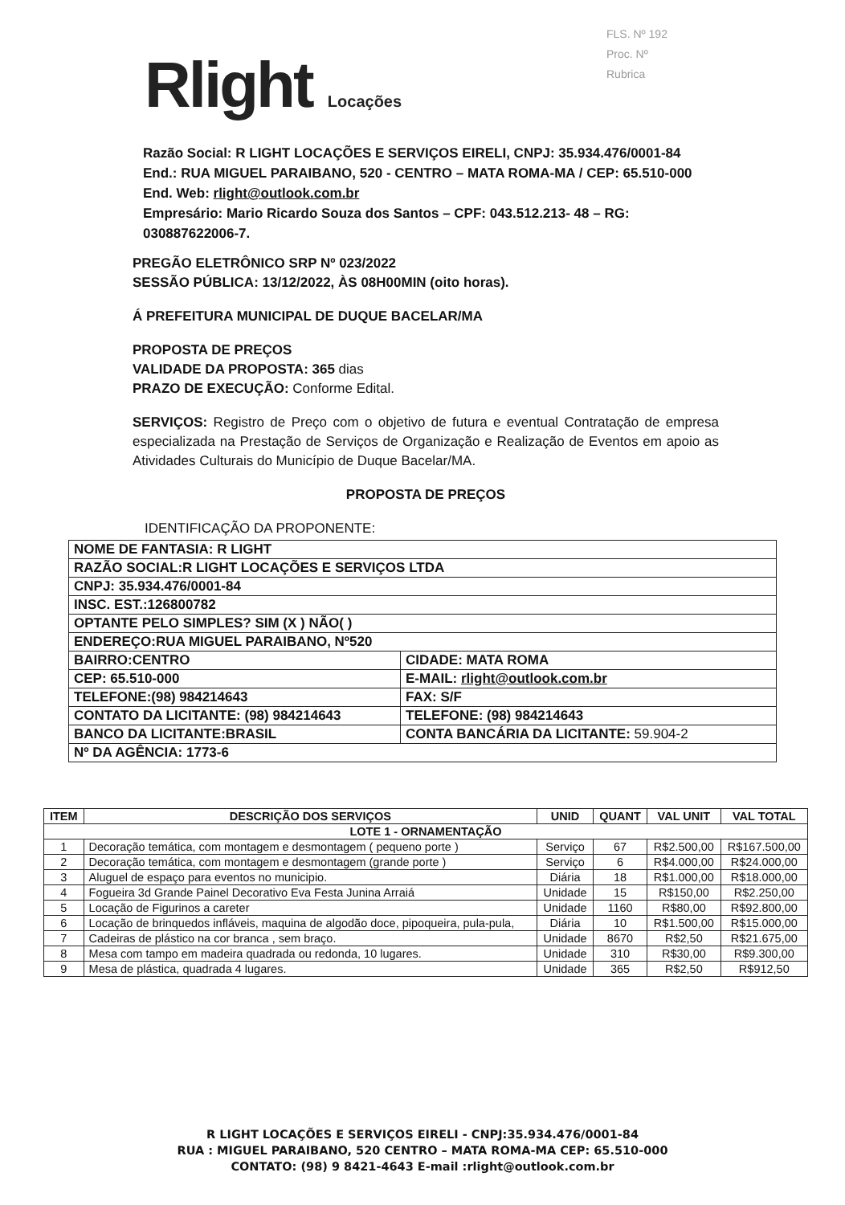FLS. Nº 192
Proc. Nº
Rubrica
Rlight Locações
Razão Social: R LIGHT LOCAÇÕES E SERVIÇOS EIRELI, CNPJ: 35.934.476/0001-84
End.: RUA MIGUEL PARAIBANO, 520 - CENTRO – MATA ROMA-MA / CEP: 65.510-000
End. Web: rlight@outlook.com.br
Empresário: Mario Ricardo Souza dos Santos – CPF: 043.512.213- 48 – RG: 030887622006-7.
PREGÃO ELETRÔNICO SRP Nº 023/2022
SESSÃO PÚBLICA: 13/12/2022, ÀS 08H00MIN (oito horas).
Á PREFEITURA MUNICIPAL DE DUQUE BACELAR/MA
PROPOSTA DE PREÇOS
VALIDADE DA PROPOSTA: 365 dias
PRAZO DE EXECUÇÃO: Conforme Edital.
SERVIÇOS: Registro de Preço com o objetivo de futura e eventual Contratação de empresa especializada na Prestação de Serviços de Organização e Realização de Eventos em apoio as Atividades Culturais do Município de Duque Bacelar/MA.
PROPOSTA DE PREÇOS
IDENTIFICAÇÃO DA PROPONENTE:
| NOME DE FANTASIA: R LIGHT | |
| RAZÃO SOCIAL:R LIGHT LOCAÇÕES E SERVIÇOS LTDA | |
| CNPJ: 35.934.476/0001-84 | |
| INSC. EST.:126800782 | |
| OPTANTE PELO SIMPLES? SIM (X ) NÃO( ) | |
| ENDEREÇO:RUA MIGUEL PARAIBANO, Nº520 | |
| BAIRRO:CENTRO | CIDADE: MATA ROMA |
| CEP: 65.510-000 | E-MAIL: rlight@outlook.com.br |
| TELEFONE:(98) 984214643 | FAX: S/F |
| CONTATO DA LICITANTE: (98) 984214643 | TELEFONE: (98) 984214643 |
| BANCO DA LICITANTE:BRASIL | CONTA BANCÁRIA DA LICITANTE: 59.904-2 |
| Nº DA AGÊNCIA: 1773-6 | |
| ITEM | DESCRIÇÃO DOS SERVIÇOS | UNID | QUANT | VAL UNIT | VAL TOTAL |
| --- | --- | --- | --- | --- | --- |
| LOTE 1 - ORNAMENTAÇÃO | | | | | |
| 1 | Decoração temática, com montagem e desmontagem ( pequeno porte ) | Serviço | 67 | R$2.500,00 | R$167.500,00 |
| 2 | Decoração temática, com montagem e desmontagem (grande porte ) | Serviço | 6 | R$4.000,00 | R$24.000,00 |
| 3 | Aluguel de espaço para eventos no municipio. | Diária | 18 | R$1.000,00 | R$18.000,00 |
| 4 | Fogueira 3d Grande Painel Decorativo Eva Festa Junina Arraiá | Unidade | 15 | R$150,00 | R$2.250,00 |
| 5 | Locação de Figurinos a careter | Unidade | 1160 | R$80,00 | R$92.800,00 |
| 6 | Locação de brinquedos infláveis, maquina de algodão doce, pipoqueira, pula-pula, | Diária | 10 | R$1.500,00 | R$15.000,00 |
| 7 | Cadeiras de plástico na cor branca , sem braço. | Unidade | 8670 | R$2,50 | R$21.675,00 |
| 8 | Mesa com tampo em madeira quadrada ou redonda, 10 lugares. | Unidade | 310 | R$30,00 | R$9.300,00 |
| 9 | Mesa de plástica, quadrada 4 lugares. | Unidade | 365 | R$2,50 | R$912,50 |
R LIGHT LOCAÇÕES E SERVIÇOS EIRELI - CNPJ:35.934.476/0001-84
RUA : MIGUEL PARAIBANO, 520 CENTRO – MATA ROMA-MA CEP: 65.510-000
CONTATO: (98) 9 8421-4643 E-mail :rlight@outlook.com.br